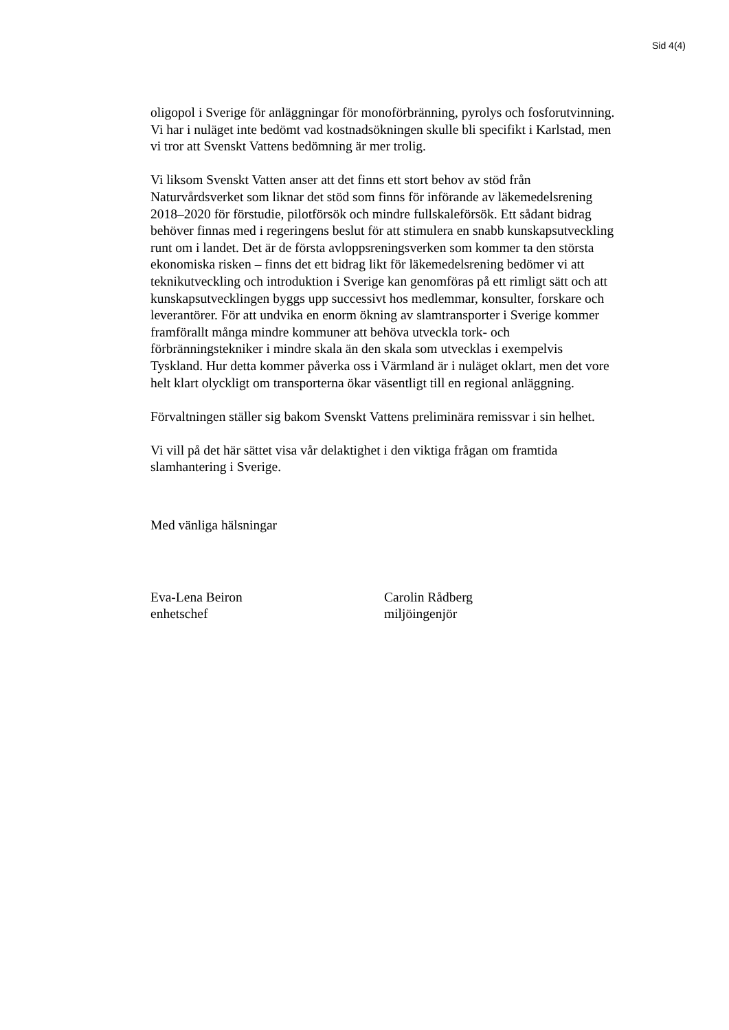Sid 4(4)
oligopol i Sverige för anläggningar för monoförbränning, pyrolys och fosforutvinning. Vi har i nuläget inte bedömt vad kostnadsökningen skulle bli specifikt i Karlstad, men vi tror att Svenskt Vattens bedömning är mer trolig.
Vi liksom Svenskt Vatten anser att det finns ett stort behov av stöd från Naturvårdsverket som liknar det stöd som finns för införande av läkemedelsrening 2018–2020 för förstudie, pilotförsök och mindre fullskaleförsök. Ett sådant bidrag behöver finnas med i regeringens beslut för att stimulera en snabb kunskapsutveckling runt om i landet. Det är de första avloppsreningsverken som kommer ta den största ekonomiska risken – finns det ett bidrag likt för läkemedelsrening bedömer vi att teknikutveckling och introduktion i Sverige kan genomföras på ett rimligt sätt och att kunskapsutvecklingen byggs upp successivt hos medlemmar, konsulter, forskare och leverantörer. För att undvika en enorm ökning av slamtransporter i Sverige kommer framförallt många mindre kommuner att behöva utveckla tork- och förbränningstekniker i mindre skala än den skala som utvecklas i exempelvis Tyskland. Hur detta kommer påverka oss i Värmland är i nuläget oklart, men det vore helt klart olyckligt om transporterna ökar väsentligt till en regional anläggning.
Förvaltningen ställer sig bakom Svenskt Vattens preliminära remissvar i sin helhet.
Vi vill på det här sättet visa vår delaktighet i den viktiga frågan om framtida slamhantering i Sverige.
Med vänliga hälsningar
Eva-Lena Beiron
enhetschef
Carolin Rådberg
miljöingenjör